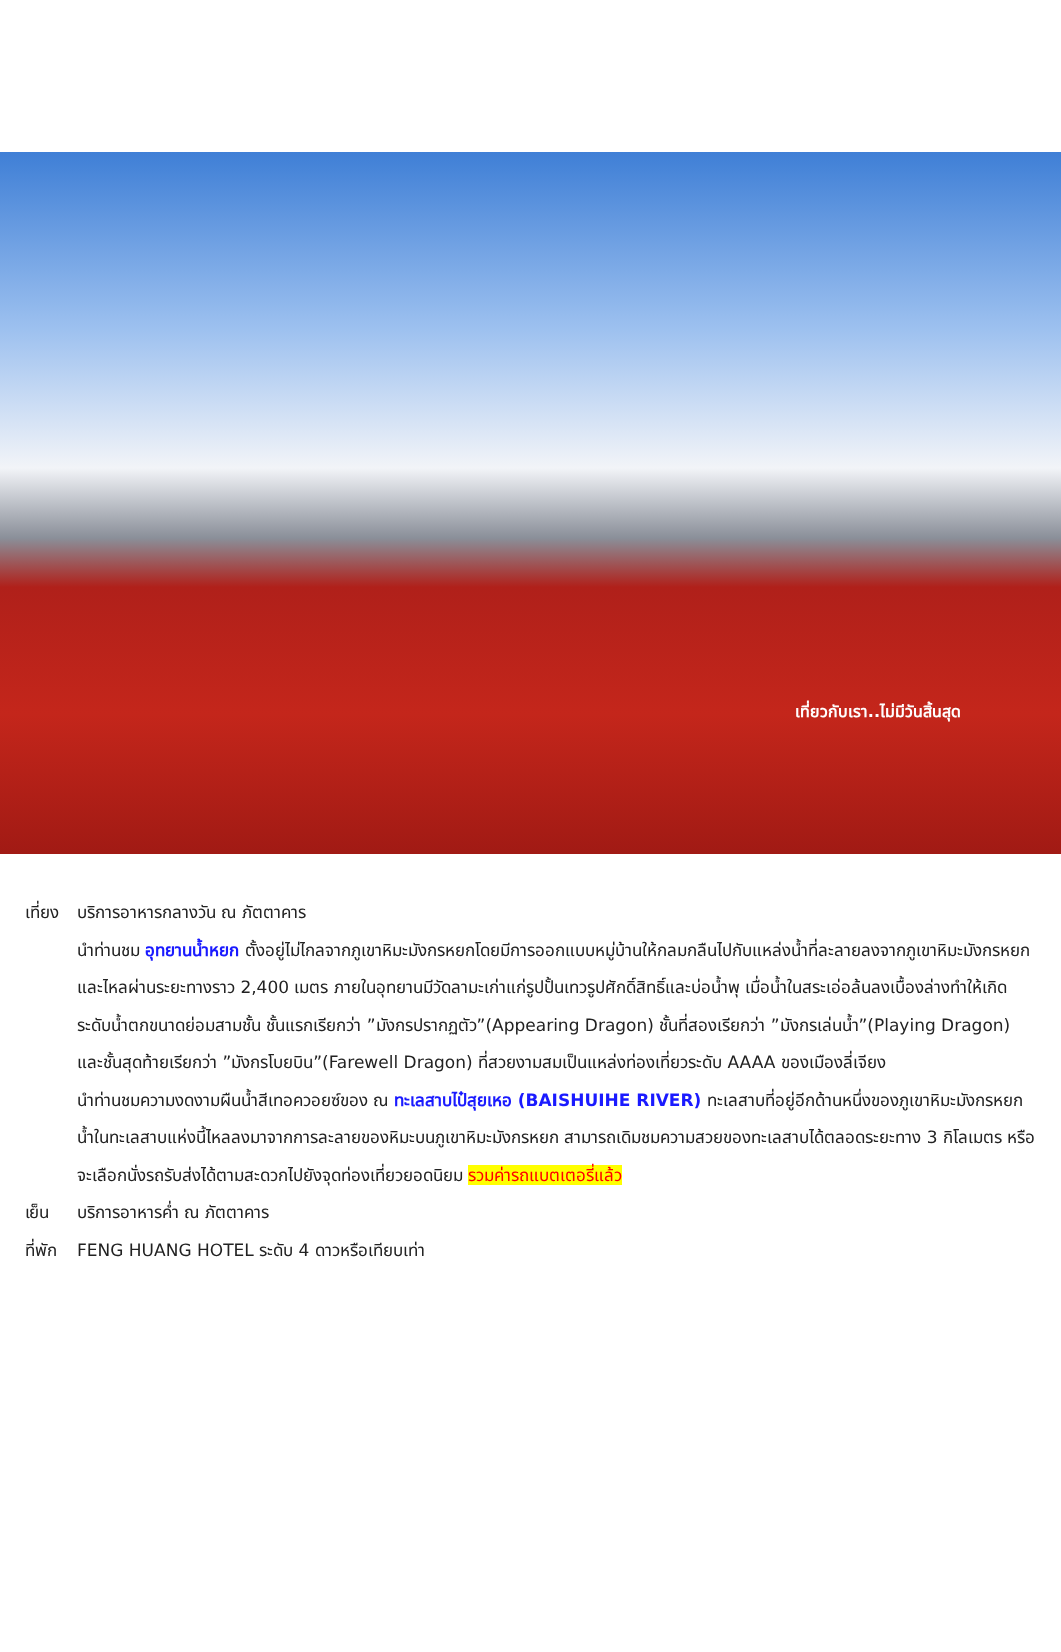เที่ยวกับเรา..ไม่มีวันสิ้นสุด
เที่ยง บริการอาหารกลางวัน ณ ภัตตาคาร
นำท่านชม อุทยานน้ำหยก ตั้งอยู่ไม่ไกลจากภูเขาหิมะมังกรหยกโดยมีการออกแบบหมู่บ้านให้กลมกลืนไปกับแหล่งน้ำที่ละลายลงจากภูเขาหิมะมังกรหยกและไหลผ่านระยะทางราว 2,400 เมตร ภายในอุทยานมีวัดลามะเก่าแก่รูปปั้นเทวรูปศักดิ์สิทธิ์และบ่อน้ำพุ เมื่อน้ำในสระเอ่อล้นลงเบื้องล่างทำให้เกิดระดับน้ำตกขนาดย่อมสามชั้น ชั้นแรกเรียกว่า ”มังกรปรากฏตัว”(Appearing Dragon) ชั้นที่สองเรียกว่า ”มังกรเล่นน้ำ”(Playing Dragon) และชั้นสุดท้ายเรียกว่า ”มังกรโบยบิน”(Farewell Dragon) ที่สวยงามสมเป็นแหล่งท่องเที่ยวระดับ AAAA ของเมืองลี่เจียง
นำท่านชมความงดงามผืนน้ำสีเทอควอยซ์ของ ณ ทะเลสาบไป๋สุยเหอ (BAISHUIHE RIVER) ทะเลสาบที่อยู่อีกด้านหนึ่งของภูเขาหิมะมังกรหยก น้ำในทะเลสาบแห่งนี้ไหลลงมาจากการละลายของหิมะบนภูเขาหิมะมังกรหยก สามารถเดิมชมความสวยของทะเลสาบได้ตลอดระยะทาง 3 กิโลเมตร หรือจะเลือกนั่งรถรับส่งได้ตามสะดวกไปยังจุดท่องเที่ยวยอดนิยม รวมค่ารถแบตเตอรี่แล้ว
เย็น บริการอาหารค่ำ ณ ภัตตาคาร
ที่พัก FENG HUANG HOTEL ระดับ 4 ดาวหรือเทียบเท่า